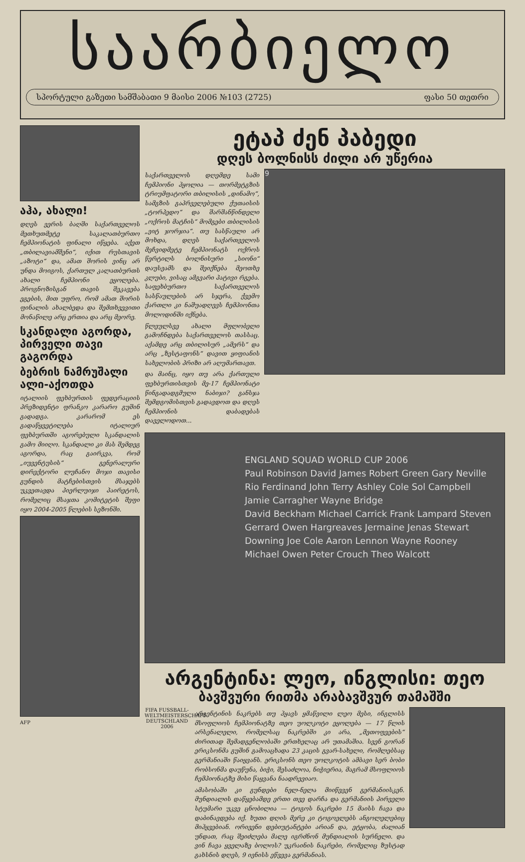საარბიელო
სპორტული გაზეთი სამშაბათი 9 მაისი 2006 №103 (2725) ფასი 50 თეთრი
აჰა, ახალი!
დღეს ვერის ბაღში საქართველოს მეთხუთმეტე საკალათბურთო ჩემპიონატის ფინალი იწყება. აქეთ „თბილავიამშენი“, იქით რუსთავის „აზოტი“ და, ამათ შორის ვინც არ უნდა მოიგოს, ქართულ კალათბურთს ახალი ჩემპიონი ეყოლება. პროგნოზისგან თავის შეკავება ეგების, მით უფრო, რომ ამათ შორის ფინალის ახალბედა და შემთხვევითი მონაწილე არც ერთია და არც მეორე.
სკანდალი აგორდა, პირველი თავი გაგორდა
ბებრის ნამრუშალი ალი-აქოთდა
იტალიის ფეხბურთის ფედერაციის პრეზიდენტი ფრანკო კარარო გუშინ გადადგა. კარარომ ეს გადაწყვეტილება იტალიურ ფეხბურთში აგორებული სკანდალის გამო მიიღო. სკანდალი კი მას შემდეგ აგორდა, რაც გაირკვა, რომ „იუვენტუსის“ გენერალური დირექტორი ლუჩანო მოჯი თავისი გუნდის მატჩებისთვის მსაჯებს უკვეთავდა პიერლუიჯი პაირეტოს, რომელიც მსაჯთა კომიტეტის შეფი იყო 2004-2005 წლების სეზონში.
AFP
ეტაპ ძენ პაბედი
დღეს ბოლნისს ძილი არ უწერია
საქართველოს დღემდე სამი ჩემპიონი ჰყოლია — თორმეტგზის ტრიუმფატორი თბილისის „დინამო“, სამგზის გაპრველებული ქუთაისის „ტორპედო“ და შარშანწინდელი „ოქროს მატჩის“ მომგები თბილისის „ვიტ ჯორჯია“. თუ სასწაული არ მოხდა, დღეს საქართველოს მეჩვიდმეტე ჩემპიონატს ოქროს წერტილს ბოლნისური „სიონი“ დაუსვამს და შეიქნება მეოთხე კლუბი, ვისაც ამგვარი პატივი რგება. საფეხბურთო საქართველოს სასწაულების არ სჯერა, ქვემო ქართლი კი ნაშუადღევს ჩემპიონთა მოლოდინში იქნება.
წლეულსვე ახალი მფლობელი გამოჩნდება საქართველოს თასსაც. აქამდე არც თბილისურ „ამერს“ და არც „ზესტაფონს“ დავით ყიფიანის სახელობის პრიზი არ აღუმართავთ.
და მაინც, იყო თუ არა ქართული ფეხბურთისთვის მე-17 ჩემპიონატი წინგადადგმული ნაბიჯი? განსჯა შემდგომისთვის გადავდოთ და დღეს ჩემპიონის დაბადებას დაველოდოთ...
9
ENGLAND SQUAD WORLD CUP 2006
Paul Robinson David James Robert Green Gary Neville Rio Ferdinand John Terry Ashley Cole Sol Campbell Jamie Carragher Wayne Bridge
David Beckham Michael Carrick Frank Lampard Steven Gerrard Owen Hargreaves Jermaine Jenas Stewart Downing Joe Cole Aaron Lennon Wayne Rooney Michael Owen Peter Crouch Theo Walcott
არგენტინა: ლეო, ინგლისი: თეო
ბავშვური რითმა არაბავშვურ თამაშში
FIFA FUSSBALL-WELTMEISTERSCHAFT DEUTSCHLAND 2006
არგენტინის ნაკრებს თუ ჰყავს ყმაწვილი ლეო მესი, ინგლისს მსოფლიოს ჩემპიონატზე თეო უოლკოტი ეყოლება — 17 წლის არსენალელი, რომელსაც ნაკრებში კი არა, „მეთოფეების“ ძირითად შემადგენლობაში ერთხელაც არ უთამაშია. სვენ გორან ერიკსონმა გუშინ გამოაცხადა 23 კაცის გვარ-სახელი, რომლებსაც გერმანიაში წაიყვანს. ერიკსონს თეო უოლკოტის ამბავი სერ ბობი რობსონმა დაუწუნა, ბიჭი, შესაძლოა, ნიჭიერია, მაგრამ მსოფლიოს ჩემპიონატზე მისი წაყვანა ნაადრევიაო.
ამასობაში კი გუნდები ნელ-ნელა მიიწევენ გერმანიისკენ. მუნდიალის დაწყებამდე ერთი თვე დარჩა და გერმანიის პირველი სტუმარი უკვე ცნობილია — ტოგოს ნაკრები 15 მაისს ჩავა და დაბინავდება იქ. ხუთი დღის მერე კი ტოგოელებს ანგოლელებიც მიჰყვებიან. ორივენი დებიუტანტები არიან და, ეტყობა, ძალიან უნდათ, რაც შეიძლება მალე იგრძნონ მუნდიალის სურნელი. და ვინ ჩავა ყველაზე ბოლოს? უკრაინის ნაკრები, რომელიც ზუსტად გახსნის დღეს, 9 ივნისს ეწვევა გერმანიას.